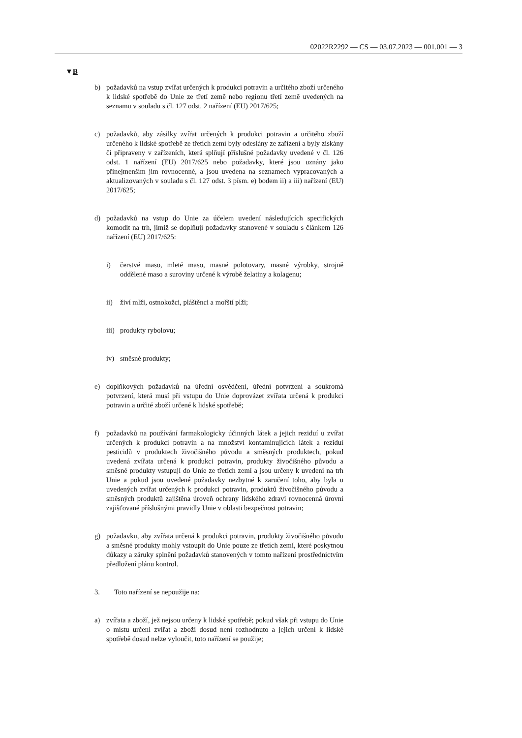02022R2292 — CS — 03.07.2023 — 001.001 — 3
▼B
b) požadavků na vstup zvířat určených k produkci potravin a určitého zboží určeného k lidské spotřebě do Unie ze třetí země nebo regionu třetí země uvedených na seznamu v souladu s čl. 127 odst. 2 nařízení (EU) 2017/625;
c) požadavků, aby zásilky zvířat určených k produkci potravin a určitého zboží určeného k lidské spotřebě ze třetích zemí byly odeslány ze zařízení a byly získány či připraveny v zařízeních, která splňují příslušné požadavky uvedené v čl. 126 odst. 1 nařízení (EU) 2017/625 nebo požadavky, které jsou uznány jako přinejmenším jim rovnocenné, a jsou uvedena na seznamech vypracovaných a aktualizovaných v souladu s čl. 127 odst. 3 písm. e) bodem ii) a iii) nařízení (EU) 2017/625;
d) požadavků na vstup do Unie za účelem uvedení následujících specifických komodit na trh, jimiž se doplňují požadavky stanovené v souladu s článkem 126 nařízení (EU) 2017/625:
i) čerstvé maso, mleté maso, masné polotovary, masné výrobky, strojně oddělené maso a suroviny určené k výrobě želatiny a kolagenu;
ii) živí mlži, ostnokožci, pláštěnci a mořští plži;
iii) produkty rybolovu;
iv) směsné produkty;
e) doplňkových požadavků na úřední osvědčení, úřední potvrzení a soukromá potvrzení, která musí při vstupu do Unie doprovázet zvířata určená k produkci potravin a určité zboží určené k lidské spotřebě;
f) požadavků na používání farmakologicky účinných látek a jejich reziduí u zvířat určených k produkci potravin a na množství kontaminujících látek a reziduí pesticidů v produktech živočišného původu a směsných produktech, pokud uvedená zvířata určená k produkci potravin, produkty živočišného původu a směsné produkty vstupují do Unie ze třetích zemí a jsou určeny k uvedení na trh Unie a pokud jsou uvedené požadavky nezbytné k zaručení toho, aby byla u uvedených zvířat určených k produkci potravin, produktů živočišného původu a směsných produktů zajištěna úroveň ochrany lidského zdraví rovnocenná úrovni zajišťované příslušnými pravidly Unie v oblasti bezpečnost potravin;
g) požadavku, aby zvířata určená k produkci potravin, produkty živočišného původu a směsné produkty mohly vstoupit do Unie pouze ze třetích zemí, které poskytnou důkazy a záruky splnění požadavků stanovených v tomto nařízení prostřednictvím předložení plánu kontrol.
3. Toto nařízení se nepoužije na:
a) zvířata a zboží, jež nejsou určeny k lidské spotřebě; pokud však při vstupu do Unie o místu určení zvířat a zboží dosud není rozhodnuto a jejich určení k lidské spotřebě dosud nelze vyloučit, toto nařízení se použije;